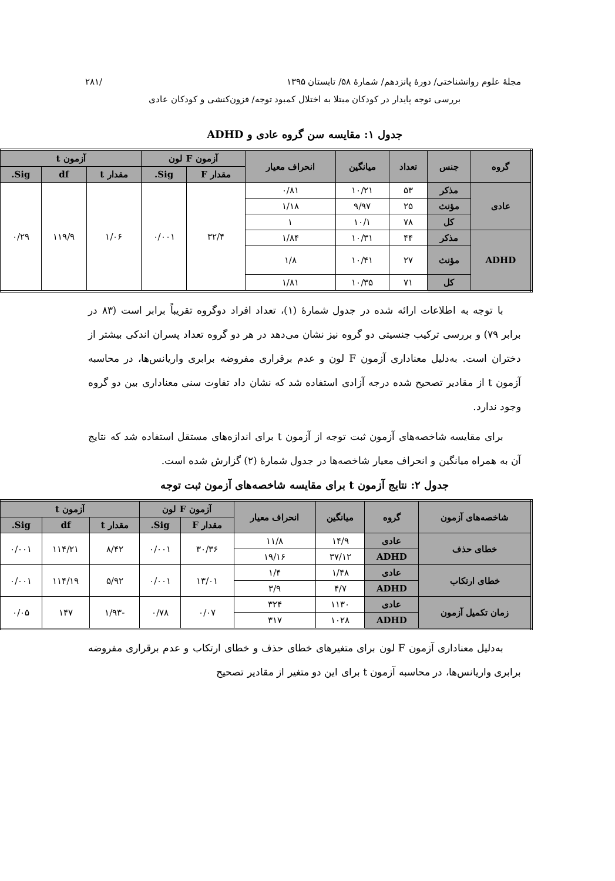مجلهٔ علوم روانشناختی/ دورهٔ پانزدهم/ شمارهٔ ۵۸/ تابستان ۱۳۹۵ /۲۸۱
بررسی توجه پایدار در کودکان مبتلا به اختلال کمبود توجه/ فزون‌کنشی و کودکان عادی
جدول ۱: مقایسه سن گروه عادی و ADHD
| گروه | جنس | تعداد | میانگین | انحراف معیار | آزمون F لون | | آزمون t | | |
| --- | --- | --- | --- | --- | --- | --- | --- | --- | --- |
| | | | | | مقدار F | Sig. | مقدار t | df | Sig. |
| عادی | مذکر | ۵۳ | ۱۰/۲۱ | ۰/۸۱ | ۳۲/۴ | ۰/۰۰۱ | ۱/۰۶ | ۱۱۹/۹ | ۰/۲۹ |
| | مؤنث | ۲۵ | ۹/۹۷ | ۱/۱۸ | | | | | |
| | کل | ۷۸ | ۱۰/۱ | ۱ | | | | | |
| ADHD | مذکر | ۴۴ | ۱۰/۳۱ | ۱/۸۴ | | | | | |
| | مؤنث | ۲۷ | ۱۰/۴۱ | ۱/۸ | | | | | |
| | کل | ۷۱ | ۱۰/۳۵ | ۱/۸۱ | | | | | |
با توجه به اطلاعات ارائه شده در جدول شمارهٔ (۱)، تعداد افراد دوگروه تقریباً برابر است (۸۳ در برابر ۷۹) و بررسی ترکیب جنسیتی دو گروه نیز نشان می‌دهد در هر دو گروه تعداد پسران اندکی بیشتر از دختران است. به‌دلیل معناداری آزمون F لون و عدم برقراری مفروضه برابری واریانس‌ها، در محاسبه آزمون t از مقادیر تصحیح شده درجه آزادی استفاده شد که نشان داد تفاوت سنی معناداری بین دو گروه وجود ندارد.
برای مقایسه شاخصه‌های آزمون ثبت توجه از آزمون t برای اندازه‌های مستقل استفاده شد که نتایج آن به همراه میانگین و انحراف معیار شاخصه‌ها در جدول شمارهٔ (۲) گزارش شده است.
جدول ۲: نتایج آزمون t برای مقایسه شاخصه‌های آزمون ثبت توجه
| شاخصه‌های آزمون | گروه | میانگین | انحراف معیار | آزمون F لون | | آزمون t | | |
| --- | --- | --- | --- | --- | --- | --- | --- | --- |
| | | | | مقدار F | Sig. | مقدار t | df | Sig. |
| خطای حذف | عادی | ۱۴/۹ | ۱۱/۸ | ۳۰/۳۶ | ۰/۰۰۱ | ۸/۴۲ | ۱۱۴/۲۱ | ۰/۰۰۱ |
| | ADHD | ۳۷/۱۲ | ۱۹/۱۶ | | | | | |
| خطای ارتکاب | عادی | ۱/۴۸ | ۱/۴ | ۱۳/۰۱ | ۰/۰۰۱ | ۵/۹۲ | ۱۱۴/۱۹ | ۰/۰۰۱ |
| | ADHD | ۴/۷ | ۳/۹ | | | | | |
| زمان تکمیل آزمون | عادی | ۱۱۳۰ | ۳۲۴ | ۰/۰۷ | ۰/۷۸ | -۱/۹۳ | ۱۴۷ | ۰/۰۵ |
| | ADHD | ۱۰۲۸ | ۳۱۷ | | | | | |
به‌دلیل معناداری آزمون F لون برای متغیرهای خطای حذف و خطای ارتکاب و عدم برقراری مفروضه برابری واریانس‌ها، در محاسبه آزمون t برای این دو متغیر از مقادیر تصحیح